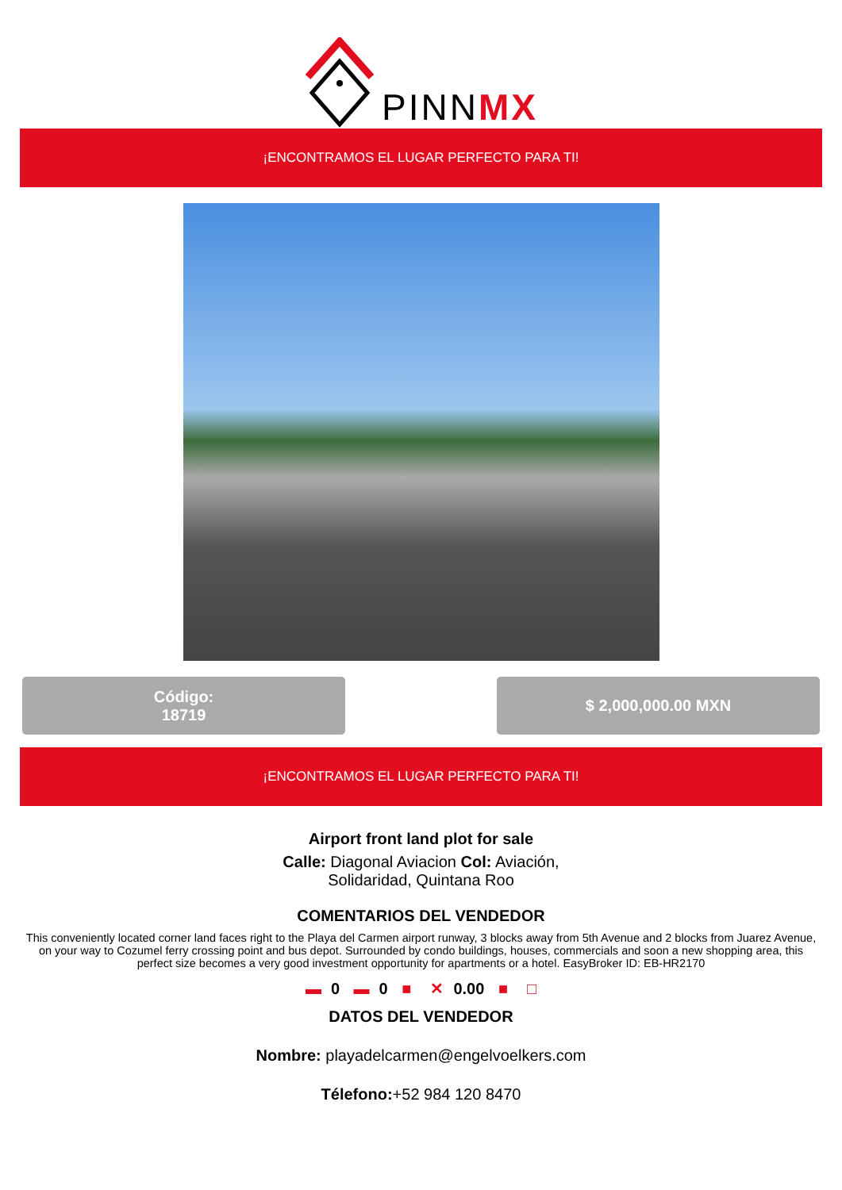PINNMX
¡ENCONTRAMOS EL LUGAR PERFECTO PARA TI!
Código:
18719
$ 2,000,000.00 MXN
¡ENCONTRAMOS EL LUGAR PERFECTO PARA TI!
Airport front land plot for sale
Calle: Diagonal Aviacion Col: Aviación,
Solidaridad, Quintana Roo
COMENTARIOS DEL VENDEDOR
This conveniently located corner land faces right to the Playa del Carmen airport runway, 3 blocks away from 5th Avenue and 2 blocks from Juarez Avenue, on your way to Cozumel ferry crossing point and bus depot. Surrounded by condo buildings, houses, commercials and soon a new shopping area, this perfect size becomes a very good investment opportunity for apartments or a hotel. EasyBroker ID: EB-HR2170
▬ 0 ▬ 0 ■ ✕ 0.00 ■ □
DATOS DEL VENDEDOR
Nombre: playadelcarmen@engelvoelkers.com
Télefono:+52 984 120 8470